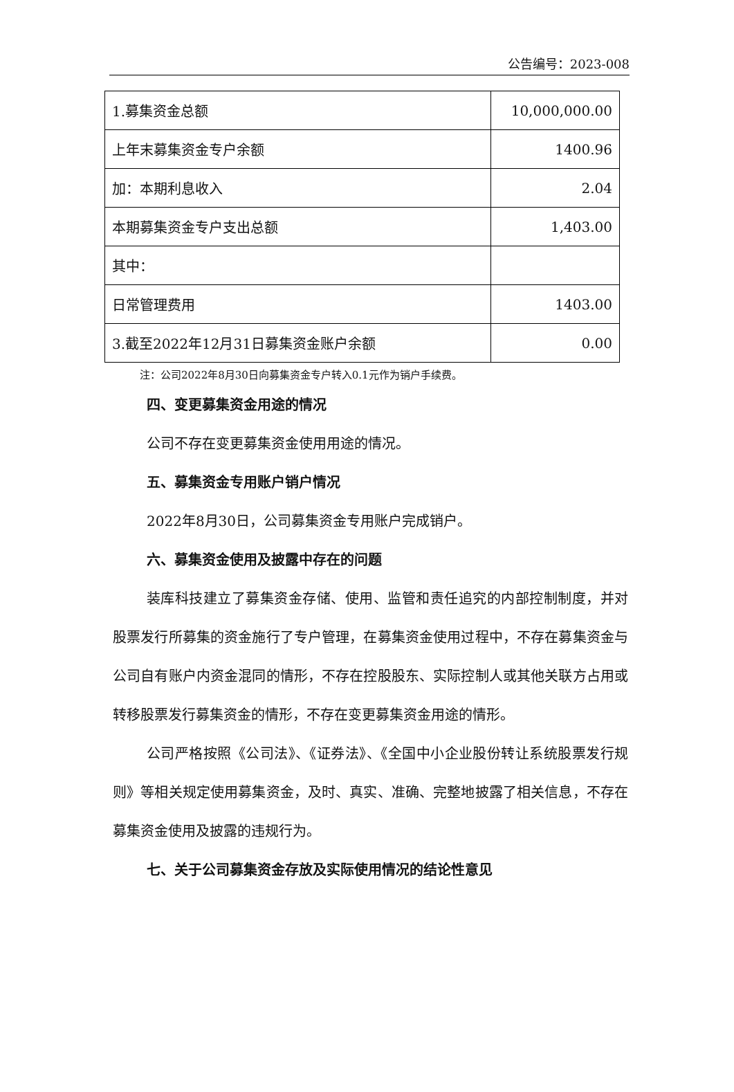公告编号：2023-008
| 1.募集资金总额 | 10,000,000.00 |
| 上年末募集资金专户余额 | 1400.96 |
| 加：本期利息收入 | 2.04 |
| 本期募集资金专户支出总额 | 1,403.00 |
| 其中： | |
| 日常管理费用 | 1403.00 |
| 3.截至2022年12月31日募集资金账户余额 | 0.00 |
注：公司2022年8月30日向募集资金专户转入0.1元作为销户手续费。
四、变更募集资金用途的情况
公司不存在变更募集资金使用用途的情况。
五、募集资金专用账户销户情况
2022年8月30日，公司募集资金专用账户完成销户。
六、募集资金使用及披露中存在的问题
装库科技建立了募集资金存储、使用、监管和责任追究的内部控制制度，并对股票发行所募集的资金施行了专户管理，在募集资金使用过程中，不存在募集资金与公司自有账户内资金混同的情形，不存在控股股东、实际控制人或其他关联方占用或转移股票发行募集资金的情形，不存在变更募集资金用途的情形。
公司严格按照《公司法》、《证券法》、《全国中小企业股份转让系统股票发行规则》等相关规定使用募集资金，及时、真实、准确、完整地披露了相关信息，不存在募集资金使用及披露的违规行为。
七、关于公司募集资金存放及实际使用情况的结论性意见